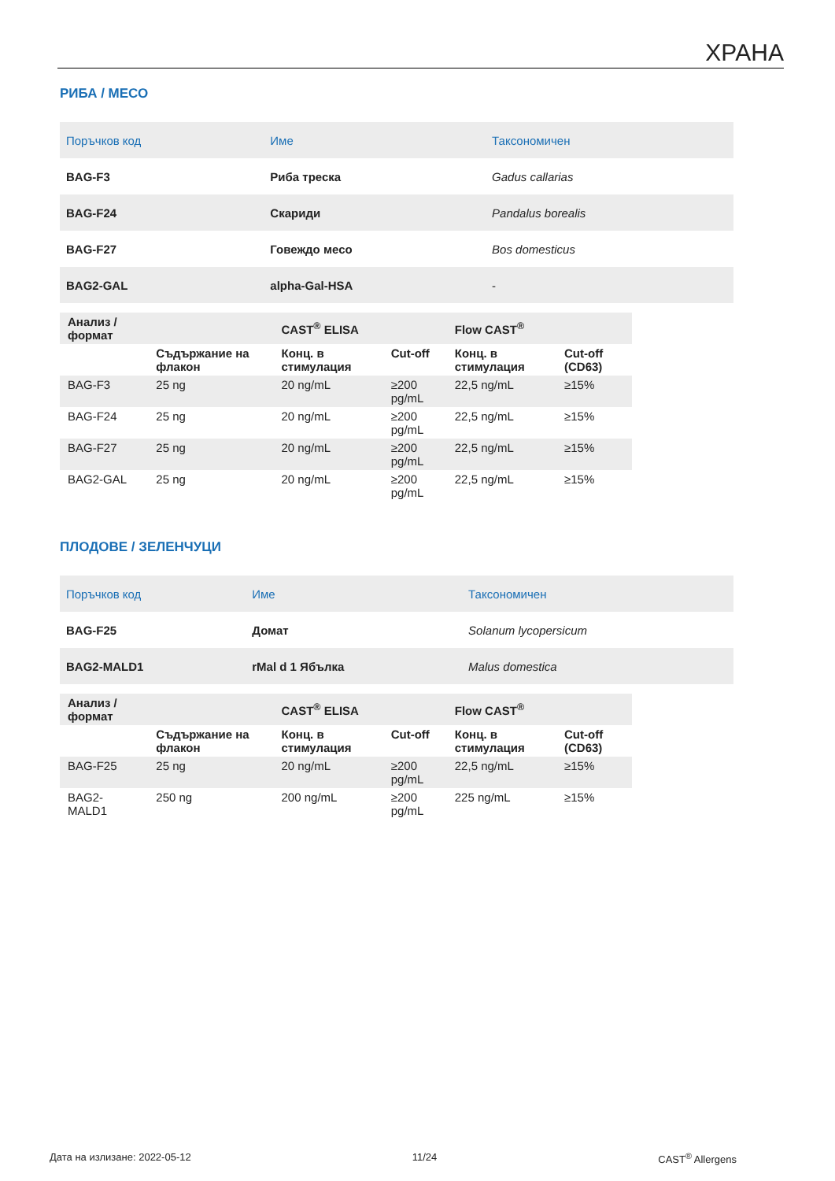ХРАНА
РИБА / МЕСО
| Поръчков код | Име | Таксономичен |
| BAG-F3 | Риба треска | Gadus callarias |
| BAG-F24 | Скариди | Pandalus borealis |
| BAG-F27 | Говеждо месо | Bos domesticus |
| BAG2-GAL | alpha-Gal-HSA | - |
| Анализ / формат | | CAST<sup>®</sup> ELISA | | Flow CAST<sup>®</sup> | |
| | Съдържание на флакон | Конц. в стимулация | Cut-off | Конц. в стимулация | Cut-off (CD63) |
| BAG-F3 | 25 ng | 20 ng/mL | ≥200 pg/mL | 22,5 ng/mL | ≥15% |
| BAG-F24 | 25 ng | 20 ng/mL | ≥200 pg/mL | 22,5 ng/mL | ≥15% |
| BAG-F27 | 25 ng | 20 ng/mL | ≥200 pg/mL | 22,5 ng/mL | ≥15% |
| BAG2-GAL | 25 ng | 20 ng/mL | ≥200 pg/mL | 22,5 ng/mL | ≥15% |
ПЛОДОВЕ / ЗЕЛЕНЧУЦИ
| Поръчков код | Име | Таксономичен |
| BAG-F25 | Домат | Solanum lycopersicum |
| BAG2-MALD1 | rMal d 1 Ябълка | Malus domestica |
| Анализ / формат | | CAST<sup>®</sup> ELISA | | Flow CAST<sup>®</sup> | |
| | Съдържание на флакон | Конц. в стимулация | Cut-off | Конц. в стимулация | Cut-off (CD63) |
| BAG-F25 | 25 ng | 20 ng/mL | ≥200 pg/mL | 22,5 ng/mL | ≥15% |
| BAG2- MALD1 | 250 ng | 200 ng/mL | ≥200 pg/mL | 225 ng/mL | ≥15% |
Дата на излизане: 2022-05-12 11/24 CAST<sup>®</sup> Allergens